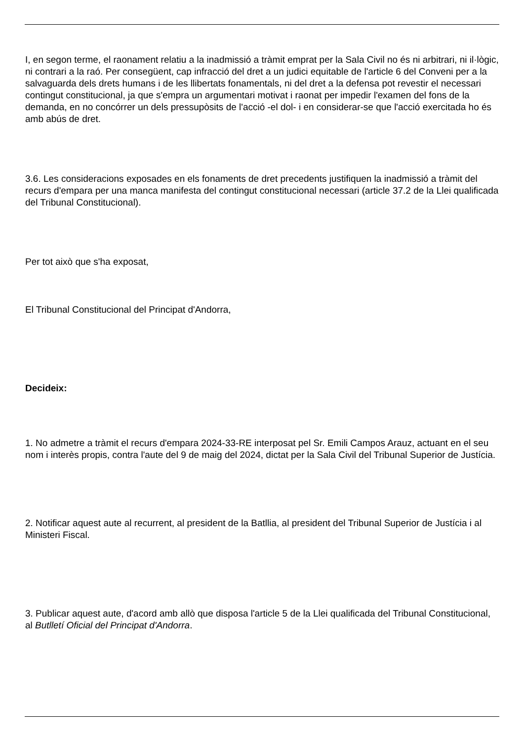I, en segon terme, el raonament relatiu a la inadmissió a tràmit emprat per la Sala Civil no és ni arbitrari, ni il·lògic, ni contrari a la raó. Per consegüent, cap infracció del dret a un judici equitable de l'article 6 del Conveni per a la salvaguarda dels drets humans i de les llibertats fonamentals, ni del dret a la defensa pot revestir el necessari contingut constitucional, ja que s'empra un argumentari motivat i raonat per impedir l'examen del fons de la demanda, en no concórrer un dels pressupòsits de l'acció -el dol- i en considerar-se que l'acció exercitada ho és amb abús de dret.
3.6. Les consideracions exposades en els fonaments de dret precedents justifiquen la inadmissió a tràmit del recurs d'empara per una manca manifesta del contingut constitucional necessari (article 37.2 de la Llei qualificada del Tribunal Constitucional).
Per tot això que s'ha exposat,
El Tribunal Constitucional del Principat d'Andorra,
Decideix:
1. No admetre a tràmit el recurs d'empara 2024-33-RE interposat pel Sr. Emili Campos Arauz, actuant en el seu nom i interès propis, contra l'aute del 9 de maig del 2024, dictat per la Sala Civil del Tribunal Superior de Justícia.
2. Notificar aquest aute al recurrent, al president de la Batllia, al president del Tribunal Superior de Justícia i al Ministeri Fiscal.
3. Publicar aquest aute, d'acord amb allò que disposa l'article 5 de la Llei qualificada del Tribunal Constitucional, al Butlletí Oficial del Principat d'Andorra.